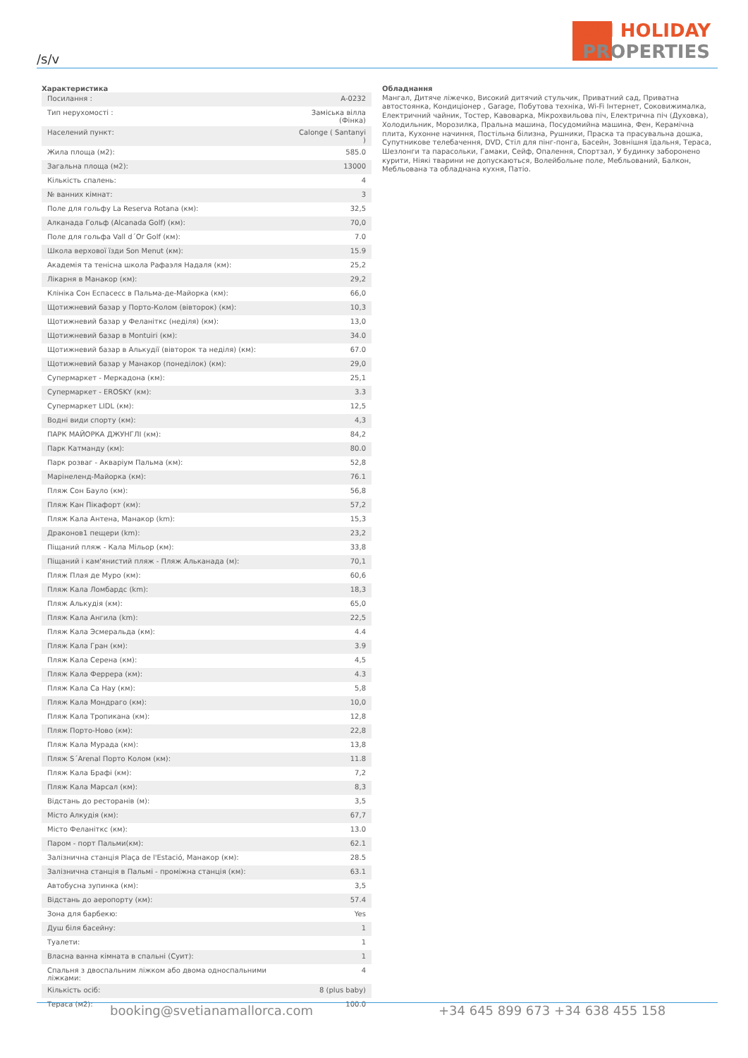/s/v
SM HOLIDAY
PROPERTIES
Характеристика
| Посилання : | A-0232 |
| Тип нерухомості : | Заміська вілла (Фінка) |
| Населений пункт: | Calonge ( Santanyi ) |
| Жила площа (м2): | 585.0 |
| Загальна площа (м2): | 13000 |
| Кількість спалень: | 4 |
| № ванних кімнат: | 3 |
| Поле для гольфу La Reserva Rotana (км): | 32,5 |
| Алканада Гольф (Alcanada Golf) (км): | 70,0 |
| Поле для гольфа Vall d´Or Golf (км): | 7.0 |
| Школа верхової їзди Son Menut (км): | 15.9 |
| Академія та тенісна школа Рафаэля Надаля (км): | 25,2 |
| Лікарня в Манакор (км): | 29,2 |
| Клініка Сон Еспасесс в Пальма-де-Майорка (км): | 66,0 |
| Щотижневий базар у Порто-Колом (вівторок) (км): | 10,3 |
| Щотижневий базар у Феланіткс (неділя) (км): | 13,0 |
| Щотижневий базар в Montuiri (км): | 34.0 |
| Щотижневий базар в Алькудії (вівторок та неділя) (км): | 67.0 |
| Щотижневий базар у Манакор (понеділок) (км): | 29,0 |
| Супермаркет - Меркадона (км): | 25,1 |
| Супермаркет - EROSKY (км): | 3.3 |
| Супермаркет LIDL (км): | 12,5 |
| Водні види спорту (км): | 4,3 |
| ПАРК МАЙОРКА ДЖУНГЛІ (км): | 84,2 |
| Парк Катманду (км): | 80.0 |
| Парк розваг - Акваріум Пальма (км): | 52,8 |
| Марінеленд-Майорка (км): | 76.1 |
| Пляж Сон Бауло (км): | 56,8 |
| Пляж Кан Пікафорт (км): | 57,2 |
| Пляж Кала Антена, Манакор (km): | 15,3 |
| Драконов1 пещери (km): | 23,2 |
| Піщаний пляж - Кала Мільор (км): | 33,8 |
| Піщаний і кам'янистий пляж - Пляж Альканада (м): | 70,1 |
| Пляж Плая де Муро (км): | 60,6 |
| Пляж Кала Ломбардс (km): | 18,3 |
| Пляж Алькудія (км): | 65,0 |
| Пляж Кала Ангила (km): | 22,5 |
| Пляж Кала Эсмеральда (км): | 4.4 |
| Пляж Кала Гран (км): | 3.9 |
| Пляж Кала Серена (км): | 4,5 |
| Пляж Кала Феррера (км): | 4.3 |
| Пляж Кала Са Нау (км): | 5,8 |
| Пляж Кала Мондраго (км): | 10,0 |
| Пляж Кала Тропикана (км): | 12,8 |
| Пляж Порто-Ново (км): | 22,8 |
| Пляж Кала Мурада (км): | 13,8 |
| Пляж S´Arenal Порто Колом (км): | 11.8 |
| Пляж Кала Брафі (км): | 7,2 |
| Пляж Кала Марсал (км): | 8,3 |
| Відстань до ресторанів (м): | 3,5 |
| Місто Алкудія (км): | 67,7 |
| Місто Феланіткс (км): | 13.0 |
| Паром - порт Пальми(км): | 62.1 |
| Залізнична станція Plaça de l'Estació, Манакор (км): | 28.5 |
| Залізнична станція в Пальмі - проміжна станція (км): | 63.1 |
| Автобусна зупинка (км): | 3,5 |
| Відстань до аеропорту (км): | 57.4 |
| Зона для барбекю: | Yes |
| Душ біля басейну: | 1 |
| Туалети: | 1 |
| Власна ванна кімната в спальні (Суит): | 1 |
| Спальня з двоспальним ліжком або двома односпальними ліжками: | 4 |
| Кількість осіб: | 8 (plus baby) |
| Тераса (м2): | 100.0 |
Обладнання
Мангал, Дитяче ліжечко, Високий дитячий стульчик, Приватний сад, Приватна автостоянка, Кондиціонер , Garage, Побутова техніка, Wi-Fi Інтернет, Соковижималка, Електричний чайник, Тостер, Кавоварка, Мікрохвильова піч, Електрична піч (Духовка), Холодильник, Морозилка, Пральна машина, Посудомийна машина, Фен, Керамічна плита, Кухонне начиння, Постільна білизна, Рушники, Праска та прасувальна дошка, Супутникове телебачення, DVD, Стіл для пінг-понга, Басейн, Зовнішня їдальня, Тераса, Шезлонги та парасольки, Гамаки, Сейф, Опалення, Спортзал, У будинку заборонено курити, Ніякі тварини не допускаються, Волейбольне поле, Мебльований, Балкон, Мебльована та обладнана кухня, Патіо.
booking@svetianamallorca.com +34 645 899 673 +34 638 455 158